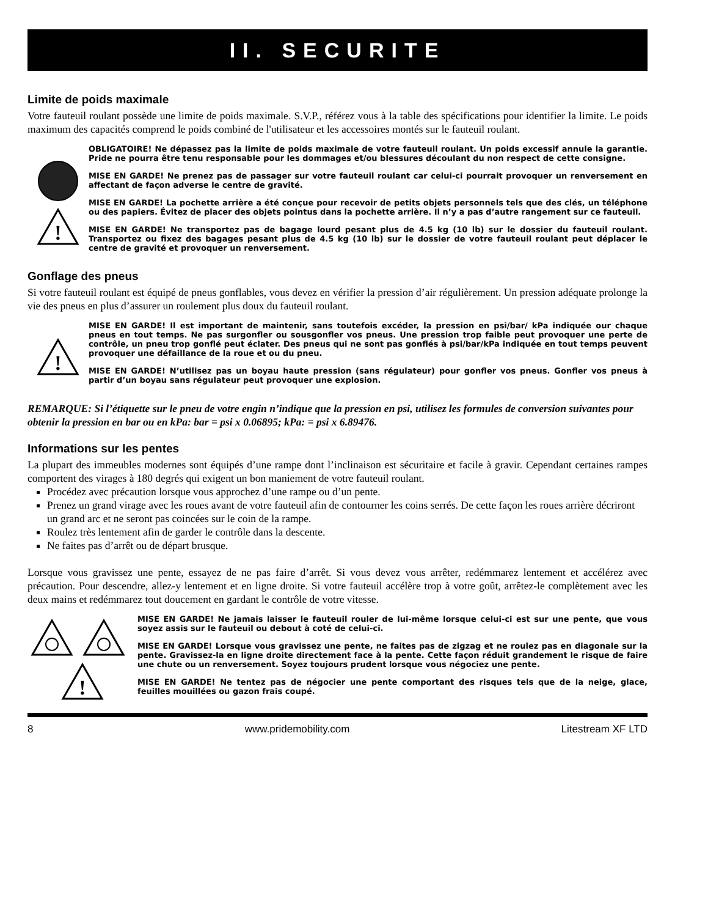II. SECURITE
Limite de poids maximale
Votre fauteuil roulant possède une limite de poids maximale. S.V.P., référez vous à la table des spécifications pour identifier la limite. Le poids maximum des capacités comprend le poids combiné de l'utilisateur et les accessoires montés sur le fauteuil roulant.
!
OBLIGATOIRE! Ne dépassez pas la limite de poids maximale de votre fauteuil roulant. Un poids excessif annule la garantie. Pride ne pourra être tenu responsable pour les dommages et/ou blessures découlant du non respect de cette consigne.
MISE EN GARDE! Ne prenez pas de passager sur votre fauteuil roulant car celui-ci pourrait provoquer un renversement en affectant de façon adverse le centre de gravité.
MISE EN GARDE! La pochette arrière a été conçue pour recevoir de petits objets personnels tels que des clés, un téléphone ou des papiers. Évitez de placer des objets pointus dans la pochette arrière. Il n’y a pas d’autre rangement sur ce fauteuil.
MISE EN GARDE! Ne transportez pas de bagage lourd pesant plus de 4.5 kg (10 lb) sur le dossier du fauteuil roulant. Transportez ou fixez des bagages pesant plus de 4.5 kg (10 lb) sur le dossier de votre fauteuil roulant peut déplacer le centre de gravité et provoquer un renversement.
Gonflage des pneus
Si votre fauteuil roulant est équipé de pneus gonflables, vous devez en vérifier la pression d’air régulièrement. Un pression adéquate prolonge la vie des pneus en plus d’assurer un roulement plus doux du fauteuil roulant.
!
MISE EN GARDE! Il est important de maintenir, sans toutefois excéder, la pression en psi/bar/ kPa indiquée our chaque pneus en tout temps. Ne pas surgonfler ou sousgonfler vos pneus. Une pression trop faible peut provoquer une perte de contrôle, un pneu trop gonflé peut éclater. Des pneus qui ne sont pas gonflés à psi/bar/kPa indiquée en tout temps peuvent provoquer une défaillance de la roue et ou du pneu.
MISE EN GARDE! N’utilisez pas un boyau haute pression (sans régulateur) pour gonfler vos pneus. Gonfler vos pneus à partir d’un boyau sans régulateur peut provoquer une explosion.
REMARQUE: Si l’étiquette sur le pneu de votre engin n’indique que la pression en psi, utilisez les formules de conversion suivantes pour obtenir la pression en bar ou en kPa: bar = psi x 0.06895; kPa: = psi x 6.89476.
Informations sur les pentes
La plupart des immeubles modernes sont équipés d’une rampe dont l’inclinaison est sécuritaire et facile à gravir. Cependant certaines rampes comportent des virages à 180 degrés qui exigent un bon maniement de votre fauteuil roulant.
Procédez avec précaution lorsque vous approchez d’une rampe ou d’un pente.
Prenez un grand virage avec les roues avant de votre fauteuil afin de contourner les coins serrés. De cette façon les roues arrière décriront un grand arc et ne seront pas coincées sur le coin de la rampe.
Roulez très lentement afin de garder le contrôle dans la descente.
Ne faites pas d’arrêt ou de départ brusque.
Lorsque vous gravissez une pente, essayez de ne pas faire d’arrêt. Si vous devez vous arrêter, redémmarez lentement et accélérez avec précaution. Pour descendre, allez-y lentement et en ligne droite. Si votre fauteuil accélère trop à votre goût, arrêtez-le complètement avec les deux mains et redémmarez tout doucement en gardant le contrôle de votre vitesse.
!
MISE EN GARDE! Ne jamais laisser le fauteuil rouler de lui-même lorsque celui-ci est sur une pente, que vous soyez assis sur le fauteuil ou debout à coté de celui-ci.
MISE EN GARDE! Lorsque vous gravissez une pente, ne faites pas de zigzag et ne roulez pas en diagonale sur la pente. Gravissez-la en ligne droite directement face à la pente. Cette façon réduit grandement le risque de faire une chute ou un renversement. Soyez toujours prudent lorsque vous négociez une pente.
MISE EN GARDE! Ne tentez pas de négocier une pente comportant des risques tels que de la neige, glace, feuilles mouillées ou gazon frais coupé.
8 www.pridemobility.com Litestream XF LTD